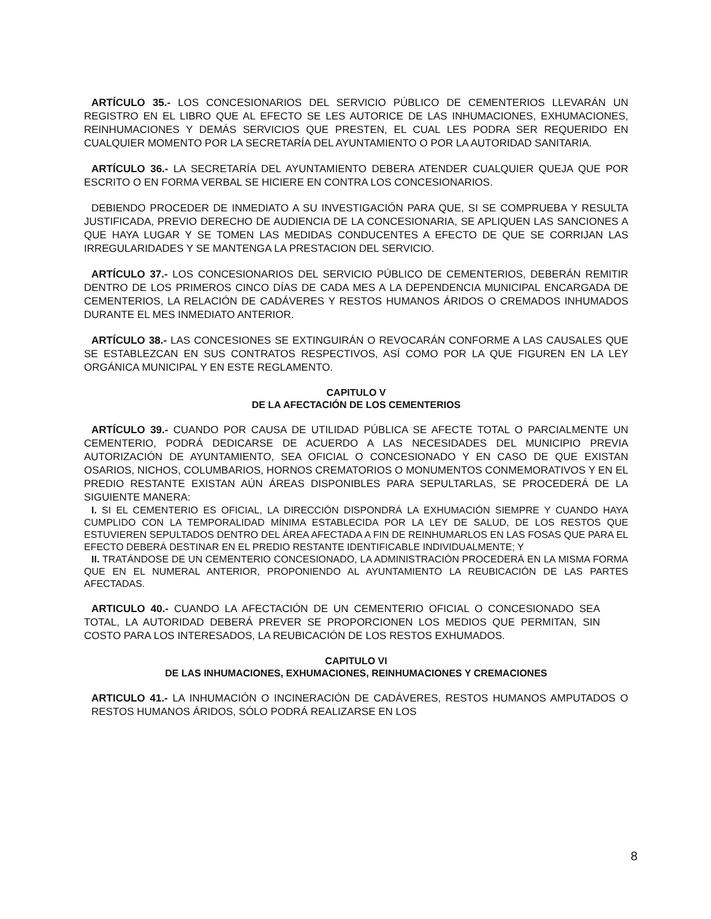ARTÍCULO 35.- LOS CONCESIONARIOS DEL SERVICIO PÚBLICO DE CEMENTERIOS LLEVARÁN UN REGISTRO EN EL LIBRO QUE AL EFECTO SE LES AUTORICE DE LAS INHUMACIONES, EXHUMACIONES, REINHUMACIONES Y DEMÁS SERVICIOS QUE PRESTEN, EL CUAL LES PODRA SER REQUERIDO EN CUALQUIER MOMENTO POR LA SECRETARÍA DEL AYUNTAMIENTO O POR LA AUTORIDAD SANITARIA.
ARTÍCULO 36.- LA SECRETARÍA DEL AYUNTAMIENTO DEBERA ATENDER CUALQUIER QUEJA QUE POR ESCRITO O EN FORMA VERBAL SE HICIERE EN CONTRA LOS CONCESIONARIOS.
DEBIENDO PROCEDER DE INMEDIATO A SU INVESTIGACIÓN PARA QUE, SI SE COMPRUEBA Y RESULTA JUSTIFICADA, PREVIO DERECHO DE AUDIENCIA DE LA CONCESIONARIA, SE APLIQUEN LAS SANCIONES A QUE HAYA LUGAR Y SE TOMEN LAS MEDIDAS CONDUCENTES A EFECTO DE QUE SE CORRIJAN LAS IRREGULARIDADES Y SE MANTENGA LA PRESTACION DEL SERVICIO.
ARTÍCULO 37.- LOS CONCESIONARIOS DEL SERVICIO PÚBLICO DE CEMENTERIOS, DEBERÁN REMITIR DENTRO DE LOS PRIMEROS CINCO DÍAS DE CADA MES A LA DEPENDENCIA MUNICIPAL ENCARGADA DE CEMENTERIOS, LA RELACIÓN DE CADÁVERES Y RESTOS HUMANOS ÁRIDOS O CREMADOS INHUMADOS DURANTE EL MES INMEDIATO ANTERIOR.
ARTÍCULO 38.- LAS CONCESIONES SE EXTINGUIRÁN O REVOCARÁN CONFORME A LAS CAUSALES QUE SE ESTABLEZCAN EN SUS CONTRATOS RESPECTIVOS, ASÍ COMO POR LA QUE FIGUREN EN LA LEY ORGÁNICA MUNICIPAL Y EN ESTE REGLAMENTO.
CAPITULO V
DE LA AFECTACIÓN DE LOS CEMENTERIOS
ARTÍCULO 39.- CUANDO POR CAUSA DE UTILIDAD PÚBLICA SE AFECTE TOTAL O PARCIALMENTE UN CEMENTERIO, PODRÁ DEDICARSE DE ACUERDO A LAS NECESIDADES DEL MUNICIPIO PREVIA AUTORIZACIÓN DE AYUNTAMIENTO, SEA OFICIAL O CONCESIONADO Y EN CASO DE QUE EXISTAN OSARIOS, NICHOS, COLUMBARIOS, HORNOS CREMATORIOS O MONUMENTOS CONMEMORATIVOS Y EN EL PREDIO RESTANTE EXISTAN AÚN ÁREAS DISPONIBLES PARA SEPULTARLAS, SE PROCEDERÁ DE LA SIGUIENTE MANERA:
I. SI EL CEMENTERIO ES OFICIAL, LA DIRECCIÓN DISPONDRÁ LA EXHUMACIÓN SIEMPRE Y CUANDO HAYA CUMPLIDO CON LA TEMPORALIDAD MÍNIMA ESTABLECIDA POR LA LEY DE SALUD, DE LOS RESTOS QUE ESTUVIEREN SEPULTADOS DENTRO DEL ÁREA AFECTADA A FIN DE REINHUMARLOS EN LAS FOSAS QUE PARA EL EFECTO DEBERÁ DESTINAR EN EL PREDIO RESTANTE IDENTIFICABLE INDIVIDUALMENTE; Y
II. TRATÁNDOSE DE UN CEMENTERIO CONCESIONADO, LA ADMINISTRACIÓN PROCEDERÁ EN LA MISMA FORMA QUE EN EL NUMERAL ANTERIOR, PROPONIENDO AL AYUNTAMIENTO LA REUBICACIÓN DE LAS PARTES AFECTADAS.
ARTICULO 40.- CUANDO LA AFECTACIÓN DE UN CEMENTERIO OFICIAL O CONCESIONADO SEA TOTAL, LA AUTORIDAD DEBERÁ PREVER SE PROPORCIONEN LOS MEDIOS QUE PERMITAN, SIN COSTO PARA LOS INTERESADOS, LA REUBICACIÓN DE LOS RESTOS EXHUMADOS.
CAPITULO VI
DE LAS INHUMACIONES, EXHUMACIONES, REINHUMACIONES Y CREMACIONES
ARTICULO 41.- LA INHUMACIÓN O INCINERACIÓN DE CADÁVERES, RESTOS HUMANOS AMPUTADOS O RESTOS HUMANOS ÁRIDOS, SÓLO PODRÁ REALIZARSE EN LOS
8